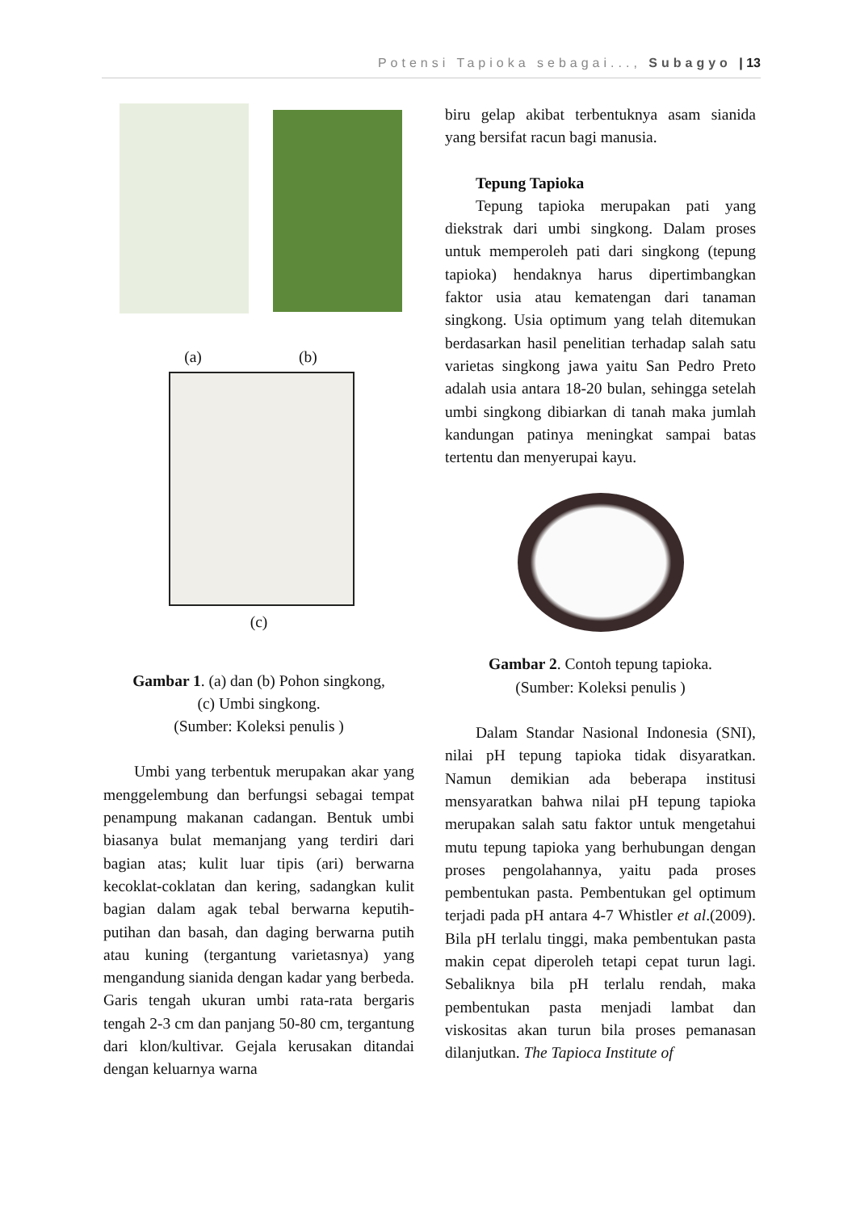Potensi Tapioka sebagai..., Subagyo | 13
(a) (b)
(c)
Gambar 1. (a) dan (b) Pohon singkong,
(c) Umbi singkong.
(Sumber: Koleksi penulis )
Umbi yang terbentuk merupakan akar yang menggelembung dan berfungsi sebagai tempat penampung makanan cadangan. Bentuk umbi biasanya bulat memanjang yang terdiri dari bagian atas; kulit luar tipis (ari) berwarna kecoklat-coklatan dan kering, sadangkan kulit bagian dalam agak tebal berwarna keputih-putihan dan basah, dan daging berwarna putih atau kuning (tergantung varietasnya) yang mengandung sianida dengan kadar yang berbeda. Garis tengah ukuran umbi rata-rata bergaris tengah 2-3 cm dan panjang 50-80 cm, tergantung dari klon/kultivar. Gejala kerusakan ditandai dengan keluarnya warna
biru gelap akibat terbentuknya asam sianida yang bersifat racun bagi manusia.
Tepung Tapioka
Tepung tapioka merupakan pati yang diekstrak dari umbi singkong. Dalam proses untuk memperoleh pati dari singkong (tepung tapioka) hendaknya harus dipertimbangkan faktor usia atau kematengan dari tanaman singkong. Usia optimum yang telah ditemukan berdasarkan hasil penelitian terhadap salah satu varietas singkong jawa yaitu San Pedro Preto adalah usia antara 18-20 bulan, sehingga setelah umbi singkong dibiarkan di tanah maka jumlah kandungan patinya meningkat sampai batas tertentu dan menyerupai kayu.
Gambar 2. Contoh tepung tapioka.
(Sumber: Koleksi penulis )
Dalam Standar Nasional Indonesia (SNI), nilai pH tepung tapioka tidak disyaratkan. Namun demikian ada beberapa institusi mensyaratkan bahwa nilai pH tepung tapioka merupakan salah satu faktor untuk mengetahui mutu tepung tapioka yang berhubungan dengan proses pengolahannya, yaitu pada proses pembentukan pasta. Pembentukan gel optimum terjadi pada pH antara 4-7 Whistler et al.(2009). Bila pH terlalu tinggi, maka pembentukan pasta makin cepat diperoleh tetapi cepat turun lagi. Sebaliknya bila pH terlalu rendah, maka pembentukan pasta menjadi lambat dan viskositas akan turun bila proses pemanasan dilanjutkan. The Tapioca Institute of